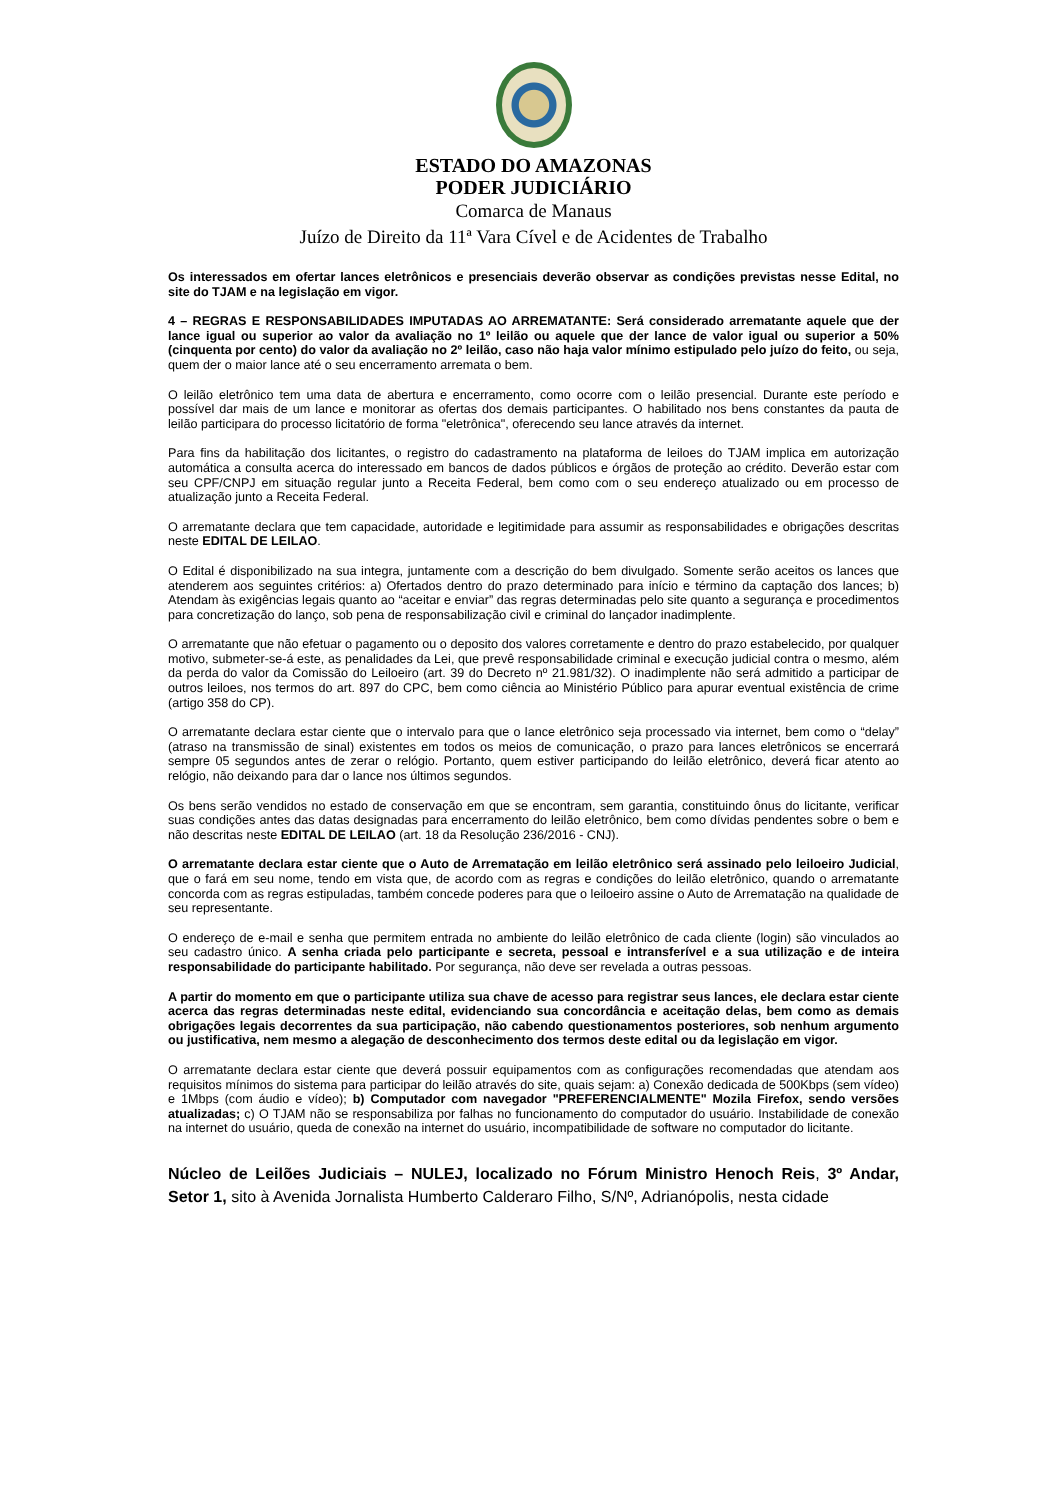ESTADO DO AMAZONAS
PODER JUDICIÁRIO
Comarca de Manaus
Juízo de Direito da 11ª Vara Cível e de Acidentes de Trabalho
Os interessados em ofertar lances eletrônicos e presenciais deverão observar as condições previstas nesse Edital, no site do TJAM e na legislação em vigor.
4 – REGRAS E RESPONSABILIDADES IMPUTADAS AO ARREMATANTE: Será considerado arrematante aquele que der lance igual ou superior ao valor da avaliação no 1º leilão ou aquele que der lance de valor igual ou superior a 50% (cinquenta por cento) do valor da avaliação no 2º leilão, caso não haja valor mínimo estipulado pelo juízo do feito, ou seja, quem der o maior lance até o seu encerramento arremata o bem.
O leilão eletrônico tem uma data de abertura e encerramento, como ocorre com o leilão presencial. Durante este período e possível dar mais de um lance e monitorar as ofertas dos demais participantes. O habilitado nos bens constantes da pauta de leilão participara do processo licitatório de forma "eletrônica", oferecendo seu lance através da internet.
Para fins da habilitação dos licitantes, o registro do cadastramento na plataforma de leiloes do TJAM implica em autorização automática a consulta acerca do interessado em bancos de dados públicos e órgãos de proteção ao crédito. Deverão estar com seu CPF/CNPJ em situação regular junto a Receita Federal, bem como com o seu endereço atualizado ou em processo de atualização junto a Receita Federal.
O arrematante declara que tem capacidade, autoridade e legitimidade para assumir as responsabilidades e obrigações descritas neste EDITAL DE LEILAO.
O Edital é disponibilizado na sua integra, juntamente com a descrição do bem divulgado. Somente serão aceitos os lances que atenderem aos seguintes critérios: a) Ofertados dentro do prazo determinado para início e término da captação dos lances; b) Atendam às exigências legais quanto ao “aceitar e enviar” das regras determinadas pelo site quanto a segurança e procedimentos para concretização do lanço, sob pena de responsabilização civil e criminal do lançador inadimplente.
O arrematante que não efetuar o pagamento ou o deposito dos valores corretamente e dentro do prazo estabelecido, por qualquer motivo, submeter-se-á este, as penalidades da Lei, que prevê responsabilidade criminal e execução judicial contra o mesmo, além da perda do valor da Comissão do Leiloeiro (art. 39 do Decreto nº 21.981/32). O inadimplente não será admitido a participar de outros leiloes, nos termos do art. 897 do CPC, bem como ciência ao Ministério Público para apurar eventual existência de crime (artigo 358 do CP).
O arrematante declara estar ciente que o intervalo para que o lance eletrônico seja processado via internet, bem como o “delay” (atraso na transmissão de sinal) existentes em todos os meios de comunicação, o prazo para lances eletrônicos se encerrará sempre 05 segundos antes de zerar o relógio. Portanto, quem estiver participando do leilão eletrônico, deverá ficar atento ao relógio, não deixando para dar o lance nos últimos segundos.
Os bens serão vendidos no estado de conservação em que se encontram, sem garantia, constituindo ônus do licitante, verificar suas condições antes das datas designadas para encerramento do leilão eletrônico, bem como dívidas pendentes sobre o bem e não descritas neste EDITAL DE LEILAO (art. 18 da Resolução 236/2016 - CNJ).
O arrematante declara estar ciente que o Auto de Arrematação em leilão eletrônico será assinado pelo leiloeiro Judicial, que o fará em seu nome, tendo em vista que, de acordo com as regras e condições do leilão eletrônico, quando o arrematante concorda com as regras estipuladas, também concede poderes para que o leiloeiro assine o Auto de Arrematação na qualidade de seu representante.
O endereço de e-mail e senha que permitem entrada no ambiente do leilão eletrônico de cada cliente (login) são vinculados ao seu cadastro único. A senha criada pelo participante e secreta, pessoal e intransferível e a sua utilização e de inteira responsabilidade do participante habilitado. Por segurança, não deve ser revelada a outras pessoas.
A partir do momento em que o participante utiliza sua chave de acesso para registrar seus lances, ele declara estar ciente acerca das regras determinadas neste edital, evidenciando sua concordância e aceitação delas, bem como as demais obrigações legais decorrentes da sua participação, não cabendo questionamentos posteriores, sob nenhum argumento ou justificativa, nem mesmo a alegação de desconhecimento dos termos deste edital ou da legislação em vigor.
O arrematante declara estar ciente que deverá possuir equipamentos com as configurações recomendadas que atendam aos requisitos mínimos do sistema para participar do leilão através do site, quais sejam: a) Conexão dedicada de 500Kbps (sem vídeo) e 1Mbps (com áudio e vídeo); b) Computador com navegador "PREFERENCIALMENTE" Mozila Firefox, sendo versões atualizadas; c) O TJAM não se responsabiliza por falhas no funcionamento do computador do usuário. Instabilidade de conexão na internet do usuário, queda de conexão na internet do usuário, incompatibilidade de software no computador do licitante.
Núcleo de Leilões Judiciais – NULEJ, localizado no Fórum Ministro Henoch Reis, 3º Andar, Setor 1, sito à Avenida Jornalista Humberto Calderaro Filho, S/Nº, Adrianópolis, nesta cidade